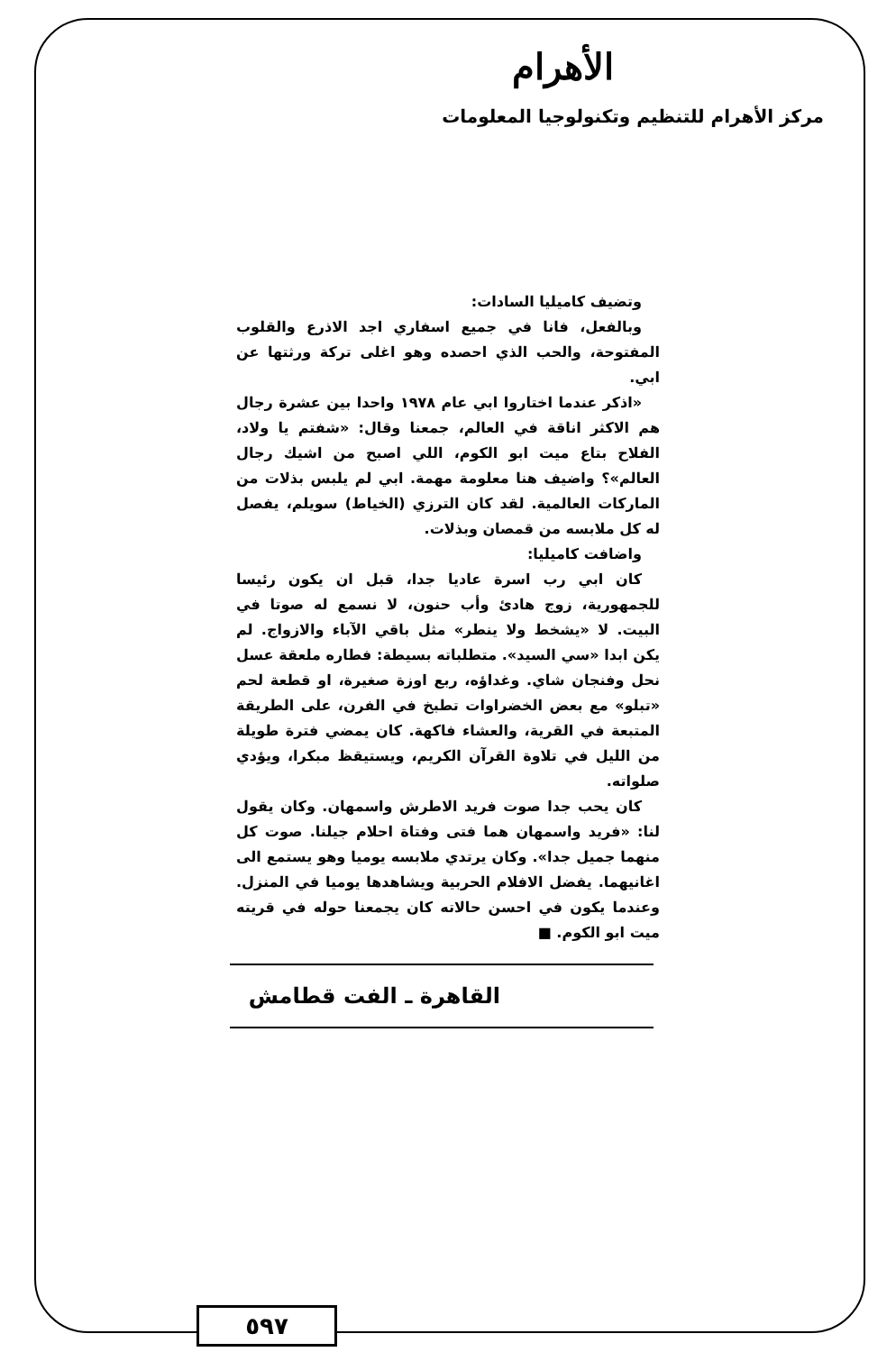الأهرام
مركز الأهرام للتنظيم وتكنولوجيا المعلومات
وتضيف كاميليا السادات:
وبالفعل، فانا في جميع اسفاري اجد الاذرع والقلوب المفتوحة، والحب الذي احصده وهو اغلى تركة ورثتها عن ابي.
«اذكر عندما اختاروا ابي عام ١٩٧٨ واحدا بين عشرة رجال هم الاكثر اناقة في العالم، جمعنا وقال: «شفتم يا ولاد، الفلاح بتاع ميت ابو الكوم، اللي اصبح من اشيك رجال العالم»؟ واضيف هنا معلومة مهمة. ابي لم يلبس بذلات من الماركات العالمية. لقد كان الترزي (الخياط) سويلم، يفصل له كل ملابسه من قمصان وبذلات.
واضافت كاميليا:
كان ابي رب اسرة عاديا جدا، قبل ان يكون رئيسا للجمهورية، زوج هادئ وأب حنون، لا نسمع له صوتا في البيت. لا «يشخط ولا ينطر» مثل باقي الآباء والازواج. لم يكن ابدا «سي السيد». متطلباته بسيطة: فطاره ملعقة عسل نحل وفنجان شاي. وغداؤه، ربع اوزة صغيرة، او قطعة لحم «تبلو» مع بعض الخضراوات تطبخ في الفرن، على الطريقة المتبعة في القرية، والعشاء فاكهة. كان يمضي فترة طويلة من الليل في تلاوة القرآن الكريم، ويستيقظ مبكرا، ويؤدي صلواته.
كان يحب جدا صوت فريد الاطرش واسمهان. وكان يقول لنا: «فريد واسمهان هما فتى وفتاة احلام جيلنا. صوت كل منهما جميل جدا». وكان يرتدي ملابسه يوميا وهو يستمع الى اغانيهما. يفضل الافلام الحربية ويشاهدها يوميا في المنزل. وعندما يكون في احسن حالاته كان يجمعنا حوله في قريته ميت ابو الكوم. ■
القاهرة ـ الفت قطامش
٥٩٧